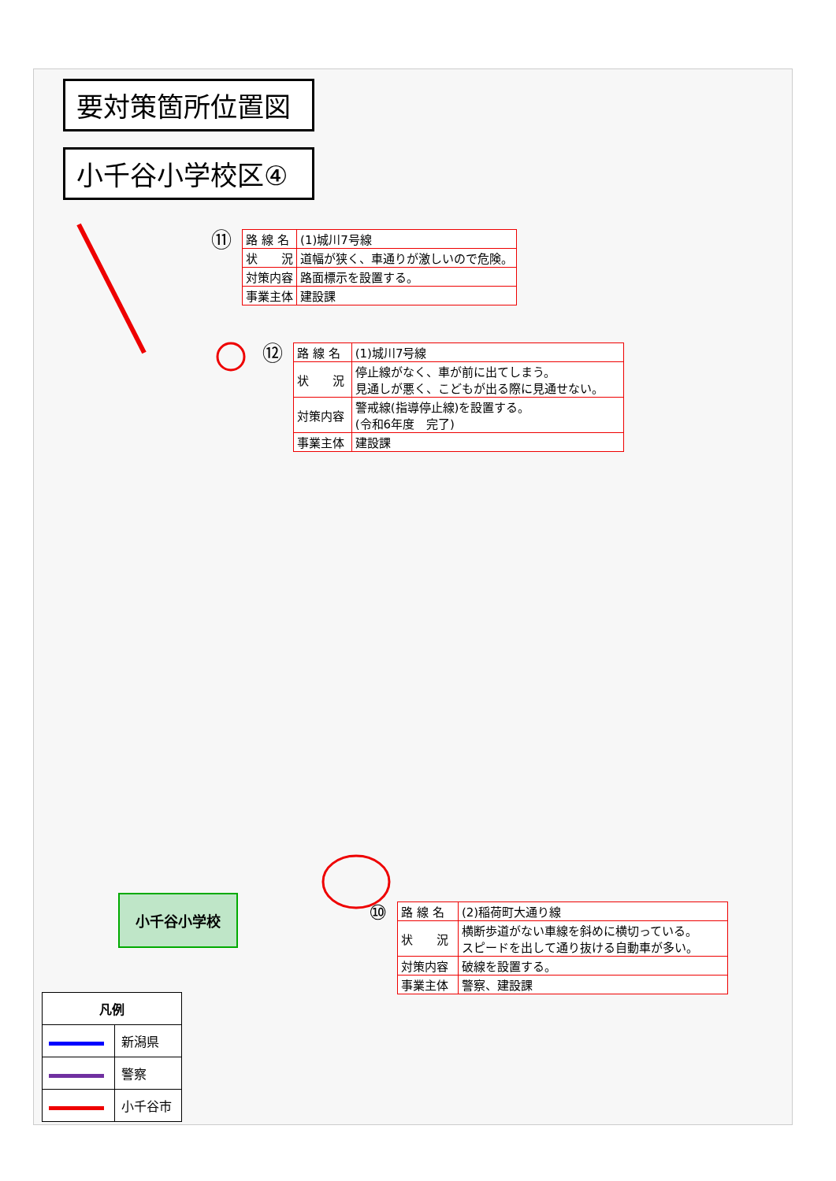要対策箇所位置図
小千谷小学校区④
⑪
| 路 線 名 | (1)城川7号線 |
| 状 況 | 道幅が狭く、車通りが激しいので危険。 |
| 対策内容 | 路面標示を設置する。 |
| 事業主体 | 建設課 |
⑫
| 路 線 名 | (1)城川7号線 |
| 状 況 | 停止線がなく、車が前に出てしまう。 見通しが悪く、こどもが出る際に見通せない。 |
| 対策内容 | 警戒線(指導停止線)を設置する。 (令和6年度 完了) |
| 事業主体 | 建設課 |
小千谷小学校
⑩
| 路 線 名 | (2)稲荷町大通り線 |
| 状 況 | 横断歩道がない車線を斜めに横切っている。 スピードを出して通り抜ける自動車が多い。 |
| 対策内容 | 破線を設置する。 |
| 事業主体 | 警察、建設課 |
| 凡例 | |
| --- | --- |
| | 新潟県 |
| | 警察 |
| | 小千谷市 |